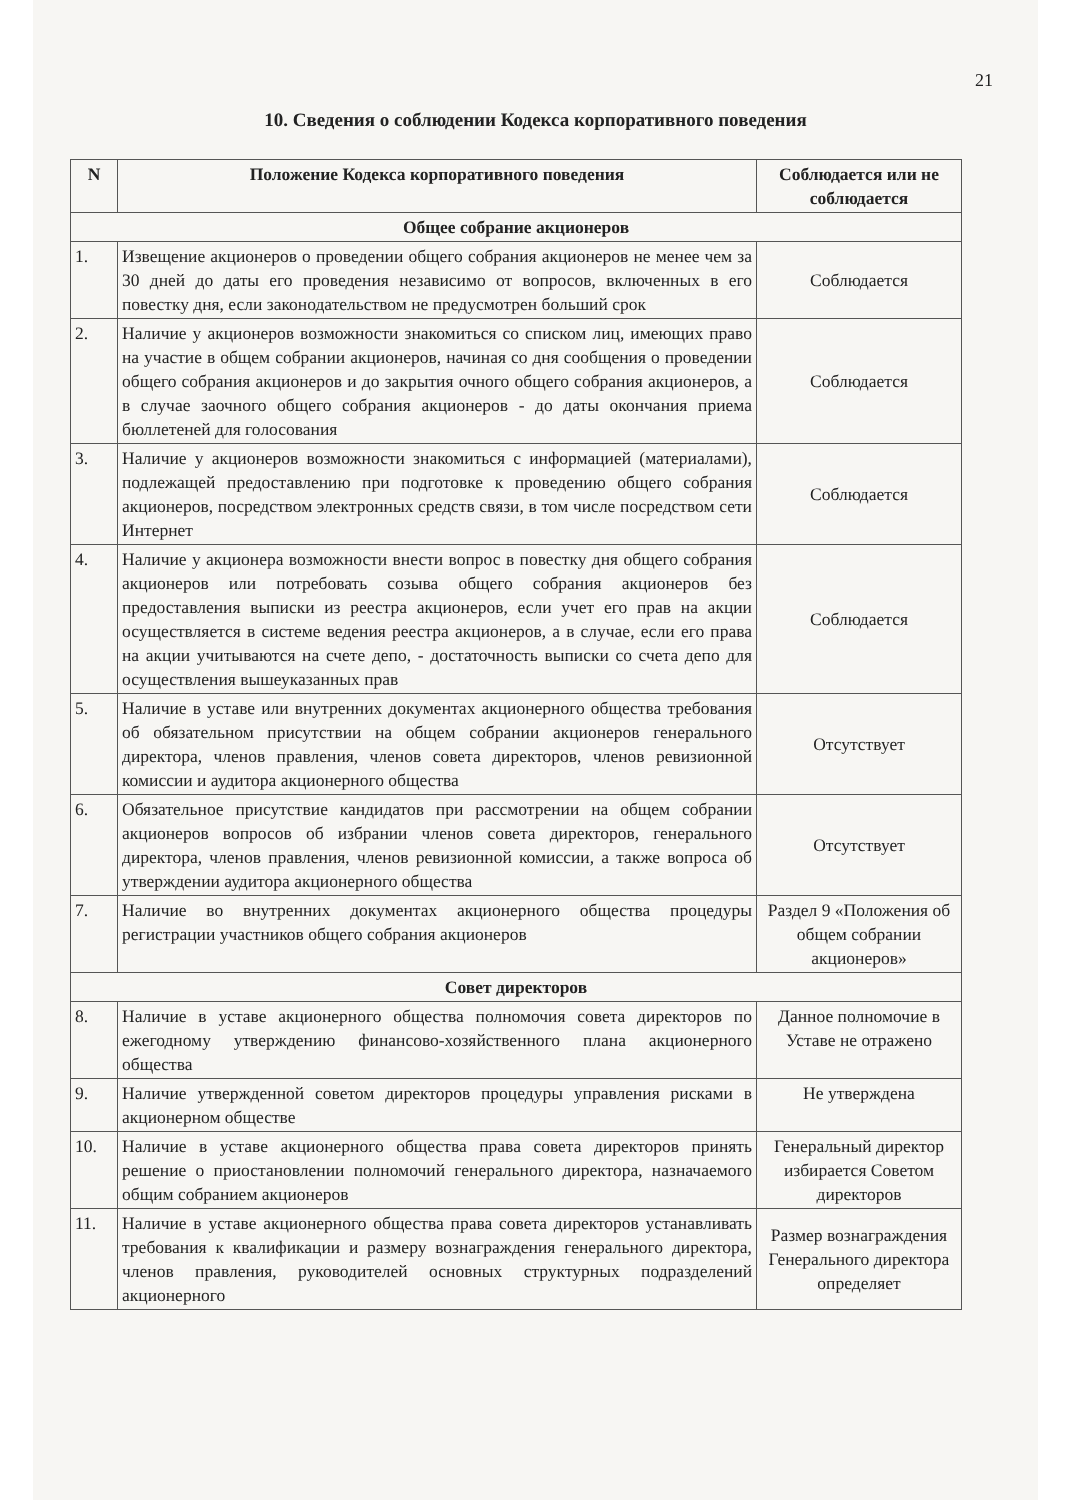21
10. Сведения о соблюдении Кодекса корпоративного поведения
| N | Положение Кодекса корпоративного поведения | Соблюдается или не соблюдается |
| --- | --- | --- |
| Общее собрание акционеров | | |
| 1. | Извещение акционеров о проведении общего собрания акционеров не менее чем за 30 дней до даты его проведения независимо от вопросов, включенных в его повестку дня, если законодательством не предусмотрен больший срок | Соблюдается |
| 2. | Наличие у акционеров возможности знакомиться со списком лиц, имеющих право на участие в общем собрании акционеров, начиная со дня сообщения о проведении общего собрания акционеров и до закрытия очного общего собрания акционеров, а в случае заочного общего собрания акционеров - до даты окончания приема бюллетеней для голосования | Соблюдается |
| 3. | Наличие у акционеров возможности знакомиться с информацией (материалами), подлежащей предоставлению при подготовке к проведению общего собрания акционеров, посредством электронных средств связи, в том числе посредством сети Интернет | Соблюдается |
| 4. | Наличие у акционера возможности внести вопрос в повестку дня общего собрания акционеров или потребовать созыва общего собрания акционеров без предоставления выписки из реестра акционеров, если учет его прав на акции осуществляется в системе ведения реестра акционеров, а в случае, если его права на акции учитываются на счете депо, - достаточность выписки со счета депо для осуществления вышеуказанных прав | Соблюдается |
| 5. | Наличие в уставе или внутренних документах акционерного общества требования об обязательном присутствии на общем собрании акционеров генерального директора, членов правления, членов совета директоров, членов ревизионной комиссии и аудитора акционерного общества | Отсутствует |
| 6. | Обязательное присутствие кандидатов при рассмотрении на общем собрании акционеров вопросов об избрании членов совета директоров, генерального директора, членов правления, членов ревизионной комиссии, а также вопроса об утверждении аудитора акционерного общества | Отсутствует |
| 7. | Наличие во внутренних документах акционерного общества процедуры регистрации участников общего собрания акционеров | Раздел 9 «Положения об общем собрании акционеров» |
| Совет директоров | | |
| 8. | Наличие в уставе акционерного общества полномочия совета директоров по ежегодному утверждению финансово-хозяйственного плана акционерного общества | Данное полномочие в Уставе не отражено |
| 9. | Наличие утвержденной советом директоров процедуры управления рисками в акционерном обществе | Не утверждена |
| 10. | Наличие в уставе акционерного общества права совета директоров принять решение о приостановлении полномочий генерального директора, назначаемого общим собранием акционеров | Генеральный директор избирается Советом директоров |
| 11. | Наличие в уставе акционерного общества права совета директоров устанавливать требования к квалификации и размеру вознаграждения генерального директора, членов правления, руководителей основных структурных подразделений акционерного | Размер вознаграждения Генерального директора определяет |